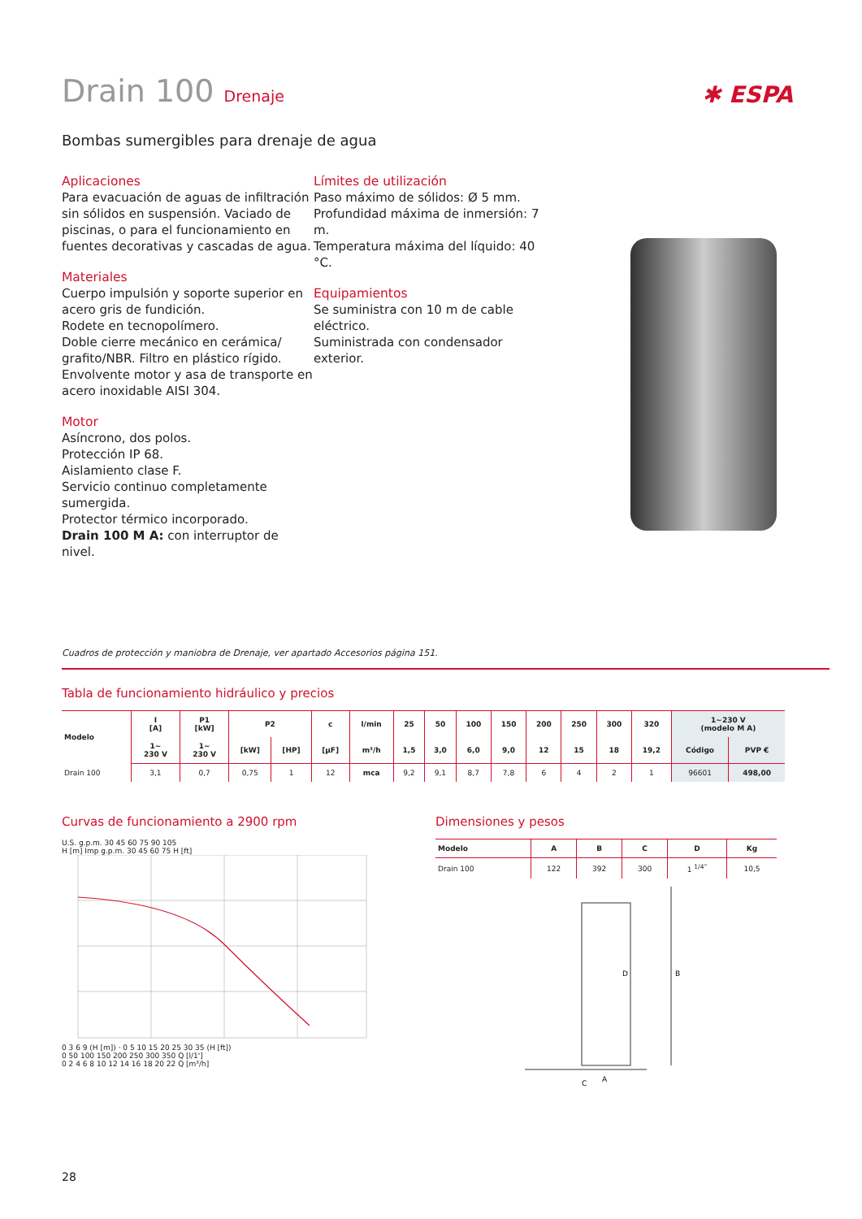Drain 100 Drenaje
✱ ESPA
Bombas sumergibles para drenaje de agua
Aplicaciones
Para evacuación de aguas de infiltración sin sólidos en suspensión. Vaciado de piscinas, o para el funcionamiento en fuentes decorativas y cascadas de agua.
Materiales
Cuerpo impulsión y soporte superior en acero gris de fundición.
Rodete en tecnopolímero.
Doble cierre mecánico en cerámica/ grafito/NBR. Filtro en plástico rígido.
Envolvente motor y asa de transporte en acero inoxidable AISI 304.
Motor
Asíncrono, dos polos.
Protección IP 68.
Aislamiento clase F.
Servicio continuo completamente sumergida.
Protector térmico incorporado.
Drain 100 M A: con interruptor de nivel.
Límites de utilización
Paso máximo de sólidos: Ø 5 mm.
Profundidad máxima de inmersión: 7 m.
Temperatura máxima del líquido: 40 °C.
Equipamientos
Se suministra con 10 m de cable eléctrico.
Suministrada con condensador exterior.
Cuadros de protección y maniobra de Drenaje, ver apartado Accesorios página 151.
Tabla de funcionamiento hidráulico y precios
| Modelo | I [A] | P1 [kW] | P2 | | c | l/min | 25 | 50 | 100 | 150 | 200 | 250 | 300 | 320 | 1~230 V (modelo M A) | |
| --- | --- | --- | --- | --- | --- | --- | --- | --- | --- | --- | --- | --- | --- | --- | --- | --- |
| | 1~ 230 V | 1~ 230 V | [kW] | [HP] | [µF] | m³/h | 1,5 | 3,0 | 6,0 | 9,0 | 12 | 15 | 18 | 19,2 | Código | PVP € |
| Drain 100 | 3,1 | 0,7 | 0,75 | 1 | 12 | mca | 9,2 | 9,1 | 8,7 | 7,8 | 6 | 4 | 2 | 1 | 96601 | 498,00 |
Curvas de funcionamiento a 2900 rpm
U.S. g.p.m. 30 45 60 75 90 105
H [m] Imp g.p.m. 30 45 60 75 H [ft]
0 3 6 9 (H [m]) · 0 5 10 15 20 25 30 35 (H [ft])
0 50 100 150 200 250 300 350 Q [l/1']
0 2 4 6 8 10 12 14 16 18 20 22 Q [m³/h]
Dimensiones y pesos
| Modelo | A | B | C | D | Kg |
| --- | --- | --- | --- | --- | --- |
| Drain 100 | 122 | 392 | 300 | 1 <sup>1/4”</sup> | 10,5 |
B
D
A
C
28